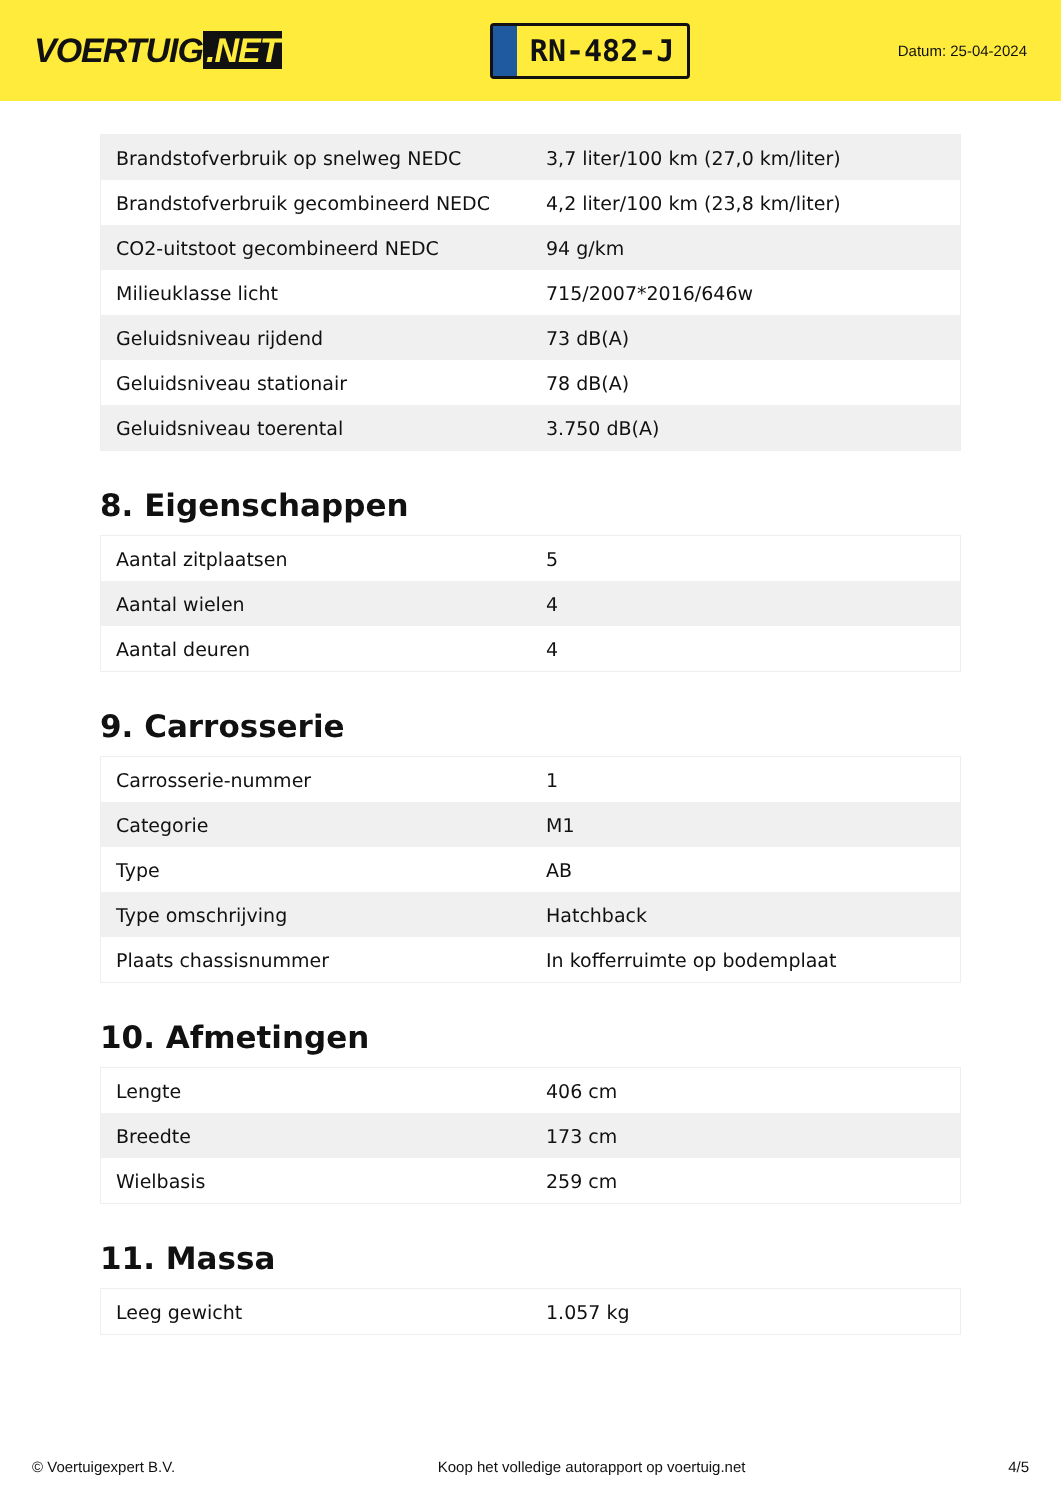VOERTUIG.NET
RN-482-J
Datum: 25-04-2024
| Brandstofverbruik op snelweg NEDC | 3,7 liter/100 km (27,0 km/liter) |
| Brandstofverbruik gecombineerd NEDC | 4,2 liter/100 km (23,8 km/liter) |
| CO2-uitstoot gecombineerd NEDC | 94 g/km |
| Milieuklasse licht | 715/2007*2016/646w |
| Geluidsniveau rijdend | 73 dB(A) |
| Geluidsniveau stationair | 78 dB(A) |
| Geluidsniveau toerental | 3.750 dB(A) |
8. Eigenschappen
| Aantal zitplaatsen | 5 |
| Aantal wielen | 4 |
| Aantal deuren | 4 |
9. Carrosserie
| Carrosserie-nummer | 1 |
| Categorie | M1 |
| Type | AB |
| Type omschrijving | Hatchback |
| Plaats chassisnummer | In kofferruimte op bodemplaat |
10. Afmetingen
| Lengte | 406 cm |
| Breedte | 173 cm |
| Wielbasis | 259 cm |
11. Massa
| Leeg gewicht | 1.057 kg |
© Voertuigexpert B.V. Koop het volledige autorapport op voertuig.net 4/5